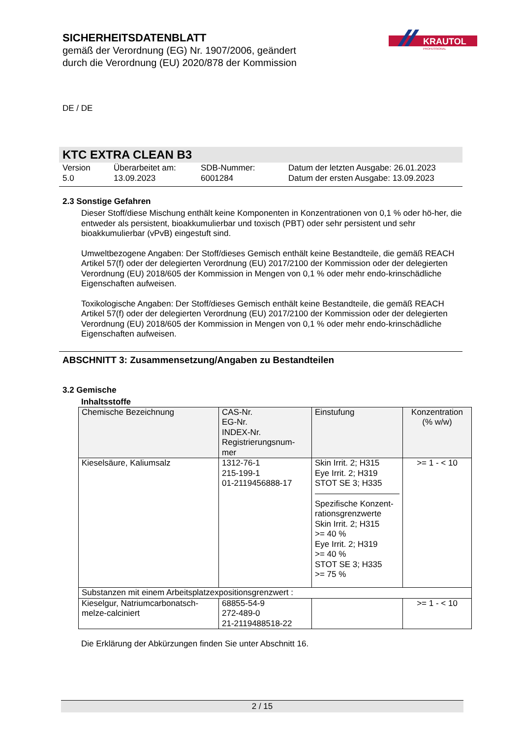SICHERHEITSDATENBLATT
gemäß der Verordnung (EG) Nr. 1907/2006, geändert durch die Verordnung (EU) 2020/878 der Kommission
KRAUTOL
PROFESSIONAL
DE / DE
KTC EXTRA CLEAN B3
Version
5.0
Überarbeitet am:
13.09.2023
SDB-Nummer:
6001284
Datum der letzten Ausgabe: 26.01.2023
Datum der ersten Ausgabe: 13.09.2023
2.3 Sonstige Gefahren
Dieser Stoff/diese Mischung enthält keine Komponenten in Konzentrationen von 0,1 % oder hö-her, die entweder als persistent, bioakkumulierbar und toxisch (PBT) oder sehr persistent und sehr bioakkumulierbar (vPvB) eingestuft sind.
Umweltbezogene Angaben: Der Stoff/dieses Gemisch enthält keine Bestandteile, die gemäß REACH Artikel 57(f) oder der delegierten Verordnung (EU) 2017/2100 der Kommission oder der delegierten Verordnung (EU) 2018/605 der Kommission in Mengen von 0,1 % oder mehr endo-krinschädliche Eigenschaften aufweisen.
Toxikologische Angaben: Der Stoff/dieses Gemisch enthält keine Bestandteile, die gemäß REACH Artikel 57(f) oder der delegierten Verordnung (EU) 2017/2100 der Kommission oder der delegierten Verordnung (EU) 2018/605 der Kommission in Mengen von 0,1 % oder mehr endo-krinschädliche Eigenschaften aufweisen.
ABSCHNITT 3: Zusammensetzung/Angaben zu Bestandteilen
3.2 Gemische
Inhaltsstoffe
| Chemische Bezeichnung | CAS-Nr. EG-Nr. INDEX-Nr. Registrierungsnum-mer | Einstufung | Konzentration (% w/w) |
| --- | --- | --- | --- |
| Kieselsäure, Kaliumsalz | 1312-76-1 215-199-1 01-2119456888-17 | Skin Irrit. 2; H315 Eye Irrit. 2; H319 STOT SE 3; H335 Spezifische Konzent-rationsgrenzwerte Skin Irrit. 2; H315 >= 40 % Eye Irrit. 2; H319 >= 40 % STOT SE 3; H335 >= 75 % | >= 1 - < 10 |
| Substanzen mit einem Arbeitsplatzexpositionsgrenzwert : | | | |
| Kieselgur, Natriumcarbonatsch-melze-calciniert | 68855-54-9 272-489-0 21-2119488518-22 | | >= 1 - < 10 |
Die Erklärung der Abkürzungen finden Sie unter Abschnitt 16.
2 / 15